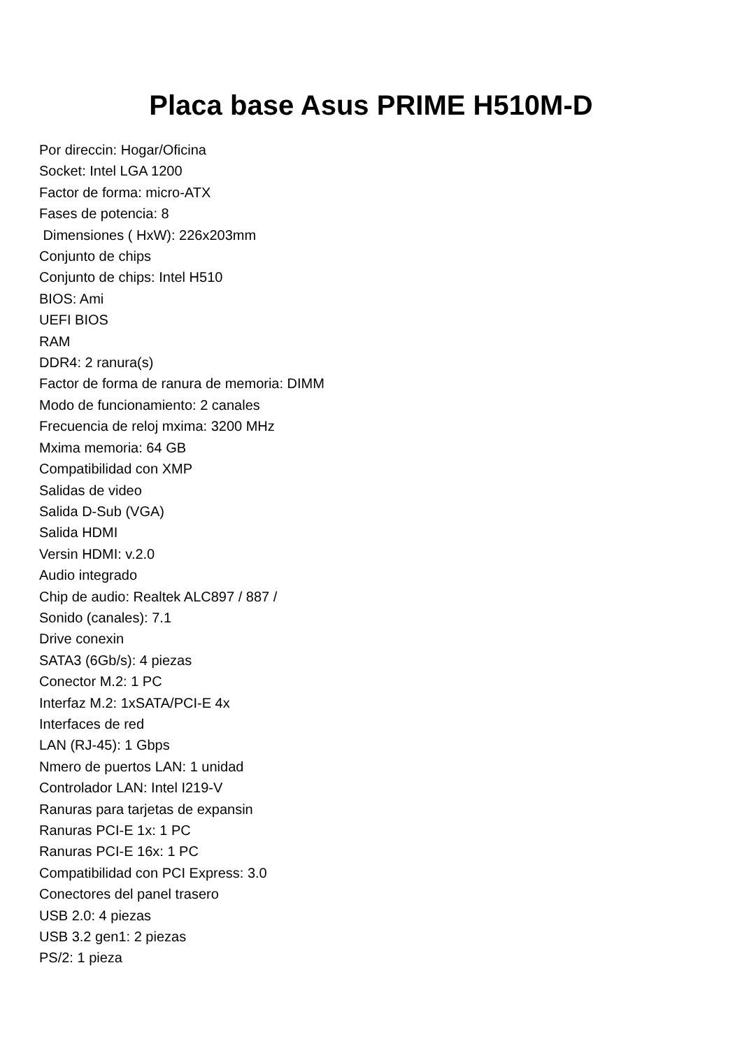Placa base Asus PRIME H510M-D
Por direccin: Hogar/Oficina
Socket: Intel LGA 1200
Factor de forma: micro-ATX
Fases de potencia: 8
Dimensiones ( HxW): 226x203mm
Conjunto de chips
Conjunto de chips: Intel H510
BIOS: Ami
UEFI BIOS
RAM
DDR4: 2 ranura(s)
Factor de forma de ranura de memoria: DIMM
Modo de funcionamiento: 2 canales
Frecuencia de reloj mxima: 3200 MHz
Mxima memoria: 64 GB
Compatibilidad con XMP
Salidas de video
Salida D-Sub (VGA)
Salida HDMI
Versin HDMI: v.2.0
Audio integrado
Chip de audio: Realtek ALC897 / 887 /
Sonido (canales): 7.1
Drive conexin
SATA3 (6Gb/s): 4 piezas
Conector M.2: 1 PC
Interfaz M.2: 1xSATA/PCI-E 4x
Interfaces de red
LAN (RJ-45): 1 Gbps
Nmero de puertos LAN: 1 unidad
Controlador LAN: Intel I219-V
Ranuras para tarjetas de expansin
Ranuras PCI-E 1x: 1 PC
Ranuras PCI-E 16x: 1 PC
Compatibilidad con PCI Express: 3.0
Conectores del panel trasero
USB 2.0: 4 piezas
USB 3.2 gen1: 2 piezas
PS/2: 1 pieza